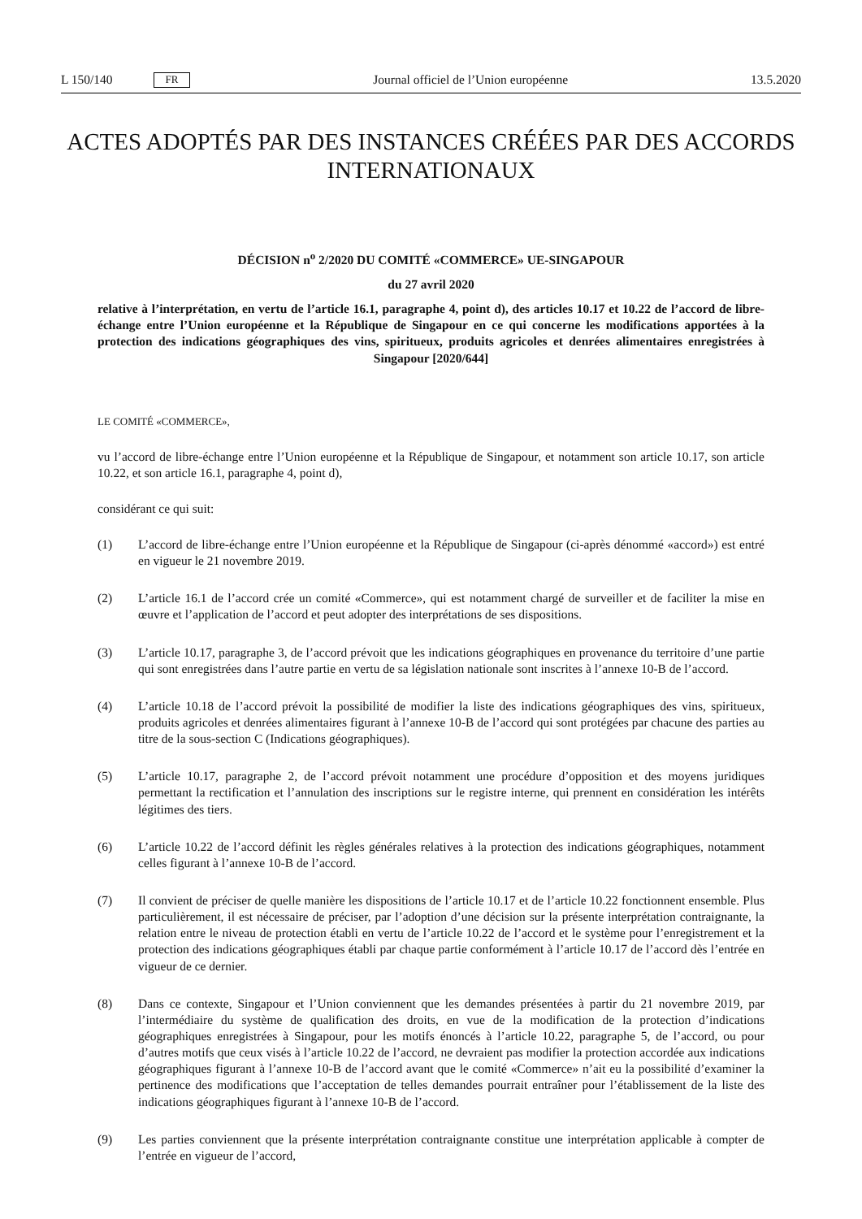L 150/140 FR
Journal officiel de l’Union européenne 13.5.2020
ACTES ADOPTÉS PAR DES INSTANCES CRÉÉES PAR DES ACCORDS INTERNATIONAUX
DÉCISION n<sup>o</sup> 2/2020 DU COMITÉ «COMMERCE» UE-SINGAPOUR
du 27 avril 2020
relative à l’interprétation, en vertu de l’article 16.1, paragraphe 4, point d), des articles 10.17 et 10.22 de l’accord de libre-échange entre l’Union européenne et la République de Singapour en ce qui concerne les modifications apportées à la protection des indications géographiques des vins, spiritueux, produits agricoles et denrées alimentaires enregistrées à Singapour [2020/644]
LE COMITÉ «COMMERCE»,
vu l’accord de libre-échange entre l’Union européenne et la République de Singapour, et notamment son article 10.17, son article 10.22, et son article 16.1, paragraphe 4, point d),
considérant ce qui suit:
(1) L’accord de libre-échange entre l’Union européenne et la République de Singapour (ci-après dénommé «accord») est entré en vigueur le 21 novembre 2019.
(2) L’article 16.1 de l’accord crée un comité «Commerce», qui est notamment chargé de surveiller et de faciliter la mise en œuvre et l’application de l’accord et peut adopter des interprétations de ses dispositions.
(3) L’article 10.17, paragraphe 3, de l’accord prévoit que les indications géographiques en provenance du territoire d’une partie qui sont enregistrées dans l’autre partie en vertu de sa législation nationale sont inscrites à l’annexe 10-B de l’accord.
(4) L’article 10.18 de l’accord prévoit la possibilité de modifier la liste des indications géographiques des vins, spiritueux, produits agricoles et denrées alimentaires figurant à l’annexe 10-B de l’accord qui sont protégées par chacune des parties au titre de la sous-section C (Indications géographiques).
(5) L’article 10.17, paragraphe 2, de l’accord prévoit notamment une procédure d’opposition et des moyens juridiques permettant la rectification et l’annulation des inscriptions sur le registre interne, qui prennent en considération les intérêts légitimes des tiers.
(6) L’article 10.22 de l’accord définit les règles générales relatives à la protection des indications géographiques, notamment celles figurant à l’annexe 10-B de l’accord.
(7) Il convient de préciser de quelle manière les dispositions de l’article 10.17 et de l’article 10.22 fonctionnent ensemble. Plus particulièrement, il est nécessaire de préciser, par l’adoption d’une décision sur la présente interprétation contraignante, la relation entre le niveau de protection établi en vertu de l’article 10.22 de l’accord et le système pour l’enregistrement et la protection des indications géographiques établi par chaque partie conformément à l’article 10.17 de l’accord dès l’entrée en vigueur de ce dernier.
(8) Dans ce contexte, Singapour et l’Union conviennent que les demandes présentées à partir du 21 novembre 2019, par l’intermédiaire du système de qualification des droits, en vue de la modification de la protection d’indications géographiques enregistrées à Singapour, pour les motifs énoncés à l’article 10.22, paragraphe 5, de l’accord, ou pour d’autres motifs que ceux visés à l’article 10.22 de l’accord, ne devraient pas modifier la protection accordée aux indications géographiques figurant à l’annexe 10-B de l’accord avant que le comité «Commerce» n’ait eu la possibilité d’examiner la pertinence des modifications que l’acceptation de telles demandes pourrait entraîner pour l’établissement de la liste des indications géographiques figurant à l’annexe 10-B de l’accord.
(9) Les parties conviennent que la présente interprétation contraignante constitue une interprétation applicable à compter de l’entrée en vigueur de l’accord,